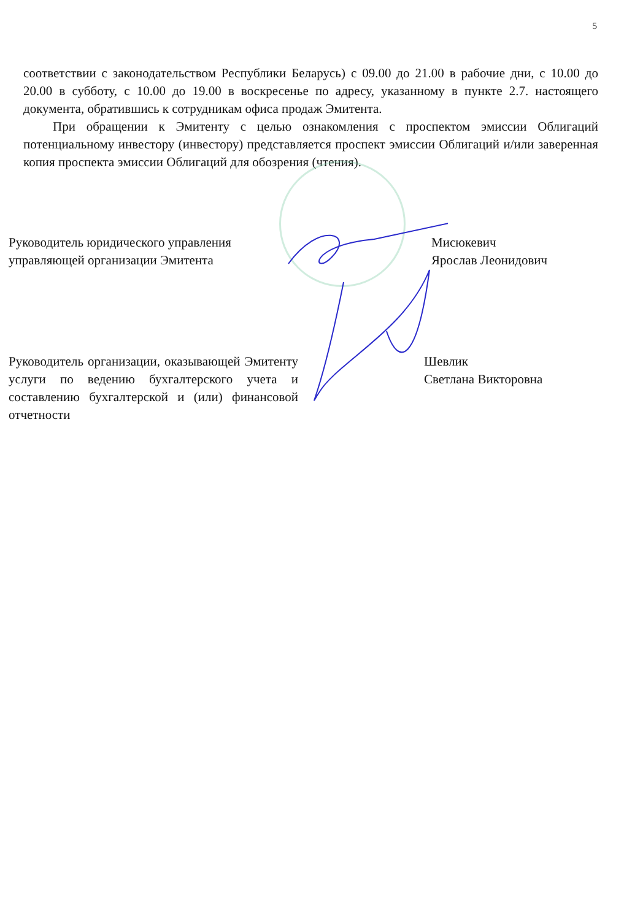5
соответствии с законодательством Республики Беларусь) с 09.00 до 21.00 в рабочие дни, с 10.00 до 20.00 в субботу, с 10.00 до 19.00 в воскресенье по адресу, указанному в пункте 2.7. настоящего документа, обратившись к сотрудникам офиса продаж Эмитента.
При обращении к Эмитенту с целью ознакомления с проспектом эмиссии Облигаций потенциальному инвестору (инвестору) представляется проспект эмиссии Облигаций и/или заверенная копия проспекта эмиссии Облигаций для обозрения (чтения).
Руководитель юридического управления управляющей организации Эмитента
Мисюкевич
Ярослав Леонидович
Руководитель организации, оказывающей Эмитенту услуги по ведению бухгалтерского учета и составлению бухгалтерской и (или) финансовой отчетности
Шевлик
Светлана Викторовна